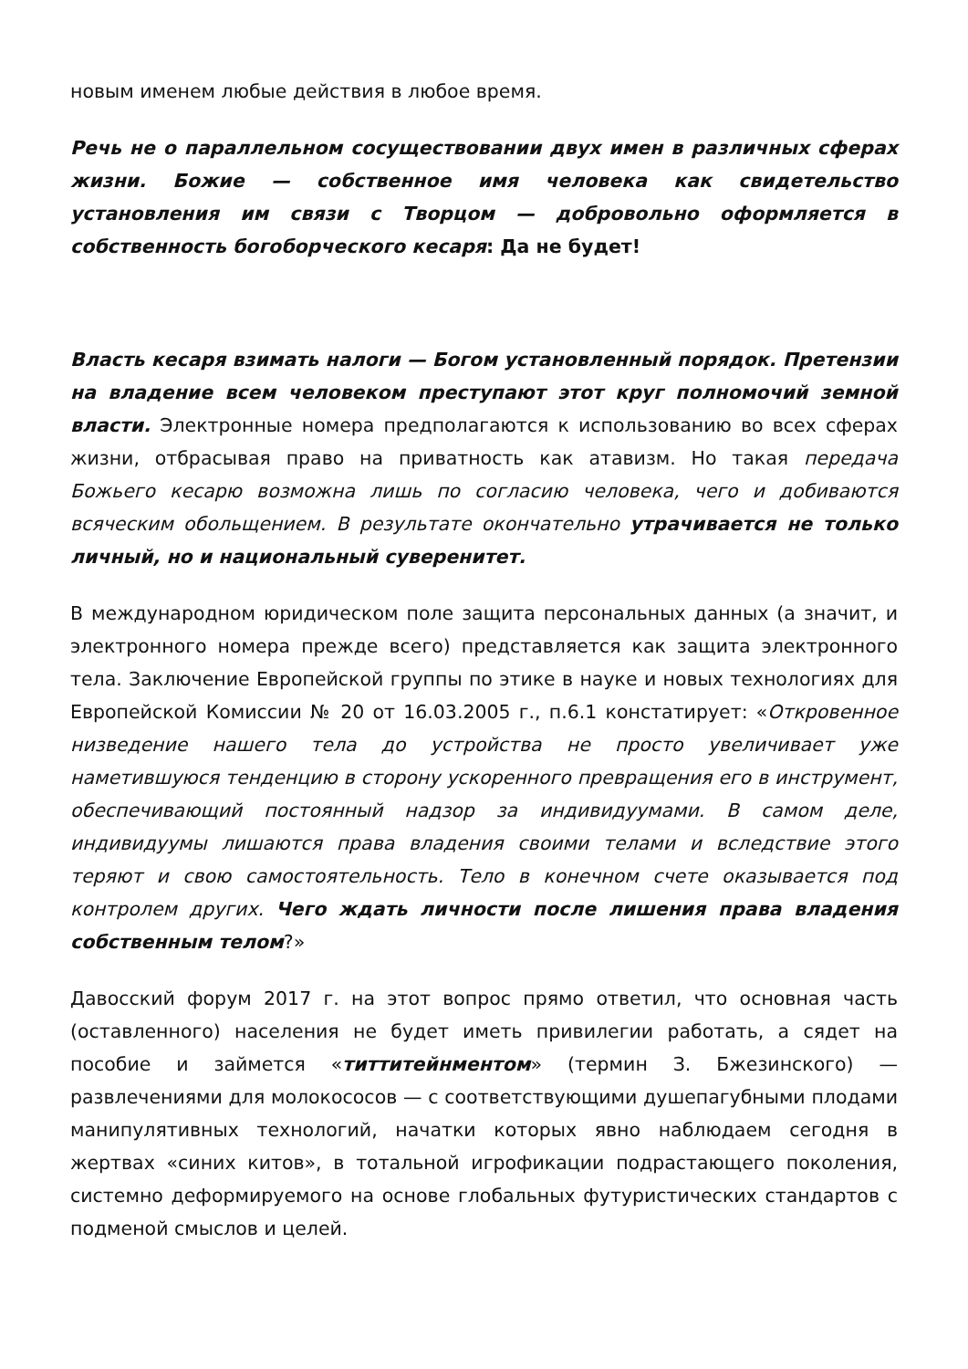новым именем любые действия в любое время.
Речь не о параллельном сосуществовании двух имен в различных сферах жизни. Божие — собственное имя человека как свидетельство установления им связи с Творцом — добровольно оформляется в собственность богоборческого кесаря: Да не будет!
Власть кесаря взимать налоги — Богом установленный порядок. Претензии на владение всем человеком преступают этот круг полномочий земной власти. Электронные номера предполагаются к использованию во всех сферах жизни, отбрасывая право на приватность как атавизм. Но такая передача Божьего кесарю возможна лишь по согласию человека, чего и добиваются всяческим обольщением. В результате окончательно утрачивается не только личный, но и национальный суверенитет.
В международном юридическом поле защита персональных данных (а значит, и электронного номера прежде всего) представляется как защита электронного тела. Заключение Европейской группы по этике в науке и новых технологиях для Европейской Комиссии № 20 от 16.03.2005 г., п.6.1 констатирует: «Откровенное низведение нашего тела до устройства не просто увеличивает уже наметившуюся тенденцию в сторону ускоренного превращения его в инструмент, обеспечивающий постоянный надзор за индивидуумами. В самом деле, индивидуумы лишаются права владения своими телами и вследствие этого теряют и свою самостоятельность. Тело в конечном счете оказывается под контролем других. Чего ждать личности после лишения права владения собственным телом?»
Давосский форум 2017 г. на этот вопрос прямо ответил, что основная часть (оставленного) населения не будет иметь привилегии работать, а сядет на пособие и займется «титтитейнментом» (термин З. Бжезинского) — развлечениями для молокососов — с соответствующими душепагубными плодами манипулятивных технологий, начатки которых явно наблюдаем сегодня в жертвах «синих китов», в тотальной игрофикации подрастающего поколения, системно деформируемого на основе глобальных футуристических стандартов с подменой смыслов и целей.